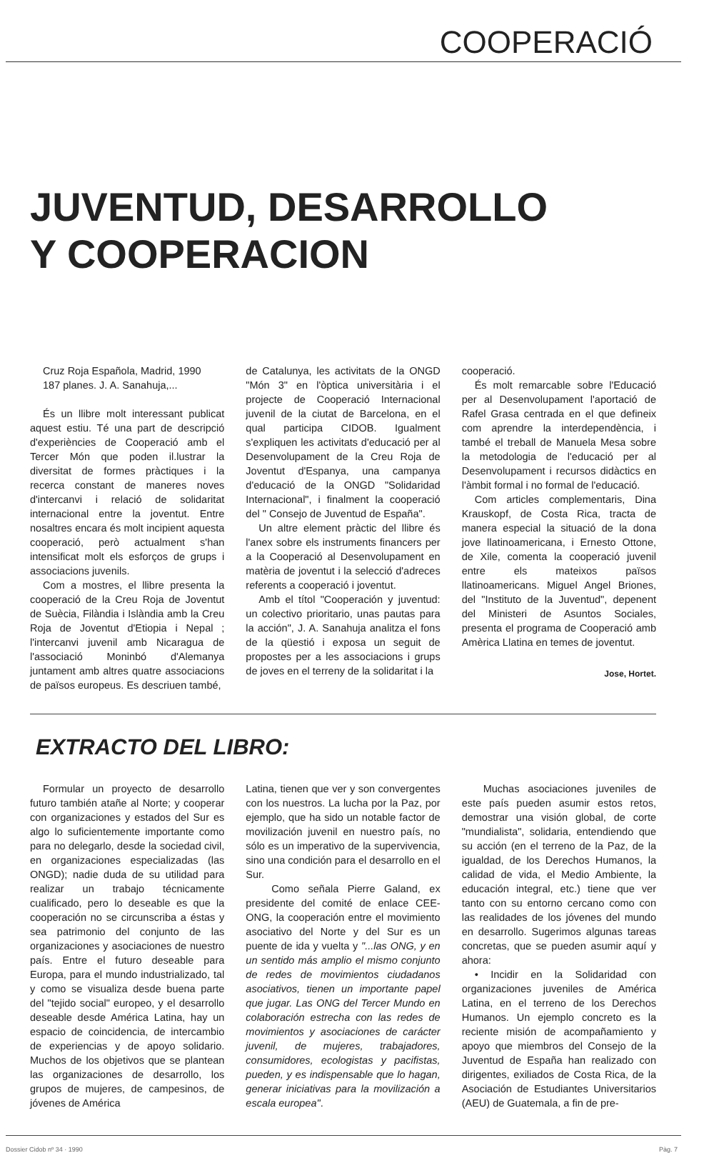COOPERACIÓ
JUVENTUD, DESARROLLO
Y COOPERACION
Cruz Roja Española, Madrid, 1990
187 planes. J. A. Sanahuja,...
És un llibre molt interessant publicat aquest estiu. Té una part de descripció d'experiències de Cooperació amb el Tercer Món que poden il.lustrar la diversitat de formes pràctiques i la recerca constant de maneres noves d'intercanvi i relació de solidaritat internacional entre la joventut. Entre nosaltres encara és molt incipient aquesta cooperació, però actualment s'han intensificat molt els esforços de grups i associacions juvenils.
Com a mostres, el llibre presenta la cooperació de la Creu Roja de Joventut de Suècia, Filàndia i Islàndia amb la Creu Roja de Joventut d'Etiopia i Nepal ; l'intercanvi juvenil amb Nicaragua de l'associació Moninbó d'Alemanya juntament amb altres quatre associacions de països europeus. Es descriuen també,
de Catalunya, les activitats de la ONGD "Món 3" en l'òptica universitària i el projecte de Cooperació Internacional juvenil de la ciutat de Barcelona, en el qual participa CIDOB. Igualment s'expliquen les activitats d'educació per al Desenvolupament de la Creu Roja de Joventut d'Espanya, una campanya d'educació de la ONGD "Solidaridad Internacional", i finalment la cooperació del " Consejo de Juventud de España".
Un altre element pràctic del llibre és l'anex sobre els instruments financers per a la Cooperació al Desenvolupament en matèria de joventut i la selecció d'adreces referents a cooperació i joventut.
Amb el títol "Cooperación y juventud: un colectivo prioritario, unas pautas para la acción", J. A. Sanahuja analitza el fons de la qüestió i exposa un seguit de propostes per a les associacions i grups de joves en el terreny de la solidaritat i la
cooperació.
És molt remarcable sobre l'Educació per al Desenvolupament l'aportació de Rafel Grasa centrada en el que defineix com aprendre la interdependència, i també el treball de Manuela Mesa sobre la metodologia de l'educació per al Desenvolupament i recursos didàctics en l'àmbit formal i no formal de l'educació.
Com articles complementaris, Dina Krauskopf, de Costa Rica, tracta de manera especial la situació de la dona jove llatinoamericana, i Ernesto Ottone, de Xile, comenta la cooperació juvenil entre els mateixos països llatinoamericans. Miguel Angel Briones, del "Instituto de la Juventud", depenent del Ministeri de Asuntos Sociales, presenta el programa de Cooperació amb Amèrica Llatina en temes de joventut.
Jose, Hortet.
EXTRACTO DEL LIBRO:
Formular un proyecto de desarrollo futuro también atañe al Norte; y cooperar con organizaciones y estados del Sur es algo lo suficientemente importante como para no delegarlo, desde la sociedad civil, en organizaciones especializadas (las ONGD); nadie duda de su utilidad para realizar un trabajo técnicamente cualificado, pero lo deseable es que la cooperación no se circunscriba a éstas y sea patrimonio del conjunto de las organizaciones y asociaciones de nuestro país. Entre el futuro deseable para Europa, para el mundo industrializado, tal y como se visualiza desde buena parte del "tejido social" europeo, y el desarrollo deseable desde América Latina, hay un espacio de coincidencia, de intercambio de experiencias y de apoyo solidario. Muchos de los objetivos que se plantean las organizaciones de desarrollo, los grupos de mujeres, de campesinos, de jóvenes de América
Latina, tienen que ver y son convergentes con los nuestros. La lucha por la Paz, por ejemplo, que ha sido un notable factor de movilización juvenil en nuestro país, no sólo es un imperativo de la supervivencia, sino una condición para el desarrollo en el Sur.
Como señala Pierre Galand, ex presidente del comité de enlace CEE-ONG, la cooperación entre el movimiento asociativo del Norte y del Sur es un puente de ida y vuelta y "...las ONG, y en un sentido más amplio el mismo conjunto de redes de movimientos ciudadanos asociativos, tienen un importante papel que jugar. Las ONG del Tercer Mundo en colaboración estrecha con las redes de movimientos y asociaciones de carácter juvenil, de mujeres, trabajadores, consumidores, ecologistas y pacifistas, pueden, y es indispensable que lo hagan, generar iniciativas para la movilización a escala europea".
Muchas asociaciones juveniles de este país pueden asumir estos retos, demostrar una visión global, de corte "mundialista", solidaria, entendiendo que su acción (en el terreno de la Paz, de la igualdad, de los Derechos Humanos, la calidad de vida, el Medio Ambiente, la educación integral, etc.) tiene que ver tanto con su entorno cercano como con las realidades de los jóvenes del mundo en desarrollo. Sugerimos algunas tareas concretas, que se pueden asumir aquí y ahora:
• Incidir en la Solidaridad con organizaciones juveniles de América Latina, en el terreno de los Derechos Humanos. Un ejemplo concreto es la reciente misión de acompañamiento y apoyo que miembros del Consejo de la Juventud de España han realizado con dirigentes, exiliados de Costa Rica, de la Asociación de Estudiantes Universitarios (AEU) de Guatemala, a fin de pre-
Dossier Cidob nº 34 · 1990 Pàg. 7